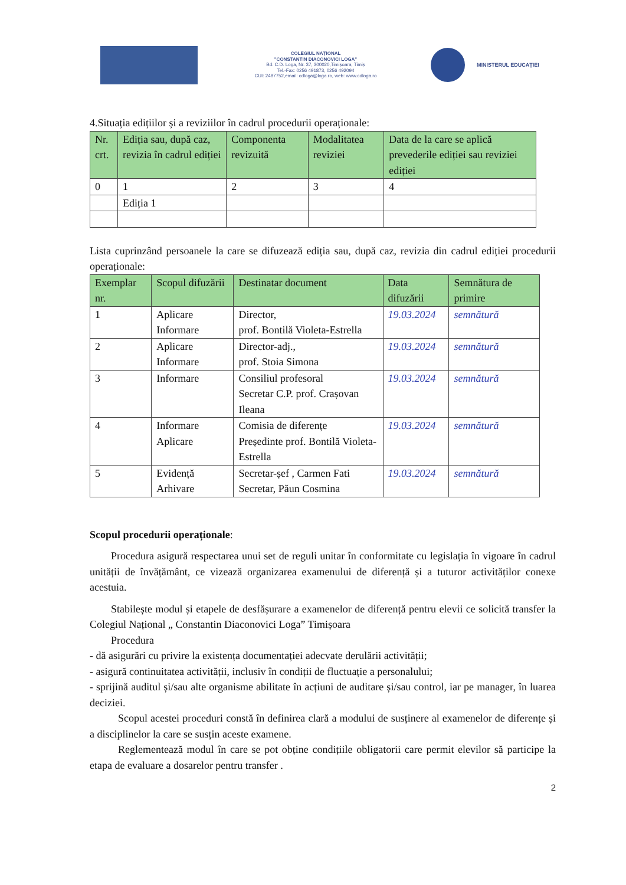COLEGIUL NAȚIONAL
"CONSTANTIN DIACONOVICI LOGA"
Bd. C.D. Loga, Nr. 37, 300020,Timișoara, Timiș
Tel.-Fax: 0256 491873, 0256 492094
CUI: 2487752,email: cdloga@loga.ro, web: www.cdloga.ro
MINISTERUL EDUCAȚIEI
4.Situația edițiilor și a reviziilor în cadrul procedurii operaționale:
| Nr. crt. | Ediția sau, după caz, revizia în cadrul ediției | Componenta revizuită | Modalitatea reviziei | Data de la care se aplică prevederile ediției sau reviziei ediției |
| --- | --- | --- | --- | --- |
| 0 | 1 | 2 | 3 | 4 |
| | Ediția 1 | | | |
Lista cuprinzând persoanele la care se difuzează ediția sau, după caz, revizia din cadrul ediției procedurii operaționale:
| Exemplar nr. | Scopul difuzării | Destinatar document | Data difuzării | Semnătura de primire |
| --- | --- | --- | --- | --- |
| 1 | Aplicare Informare | Director, prof. Bontilă Violeta-Estrella | 19.03.2024 | semnătură |
| 2 | Aplicare Informare | Director-adj., prof. Stoia Simona | 19.03.2024 | semnătură |
| 3 | Informare | Consiliul profesoral Secretar C.P. prof. Crașovan Ileana | 19.03.2024 | semnătură |
| 4 | Informare Aplicare | Comisia de diferențe Președinte prof. Bontilă Violeta-Estrella | 19.03.2024 | semnătură |
| 5 | Evidență Arhivare | Secretar-șef , Carmen Fati Secretar, Păun Cosmina | 19.03.2024 | semnătură |
Scopul procedurii operaționale:
Procedura asigură respectarea unui set de reguli unitar în conformitate cu legislația în vigoare în cadrul unității de învățământ, ce vizează organizarea examenului de diferență și a tuturor activităților conexe acestuia.
Stabilește modul și etapele de desfășurare a examenelor de diferență pentru elevii ce solicită transfer la Colegiul Național „ Constantin Diaconovici Loga” Timișoara
Procedura
- dă asigurări cu privire la existența documentației adecvate derulării activității;
- asigură continuitatea activității, inclusiv în condiții de fluctuație a personalului;
- sprijină auditul și/sau alte organisme abilitate în acțiuni de auditare și/sau control, iar pe manager, în luarea deciziei.
Scopul acestei proceduri constă în definirea clară a modului de susținere al examenelor de diferențe și a disciplinelor la care se susțin aceste examene.
Reglementează modul în care se pot obține condițiile obligatorii care permit elevilor să participe la etapa de evaluare a dosarelor pentru transfer .
2